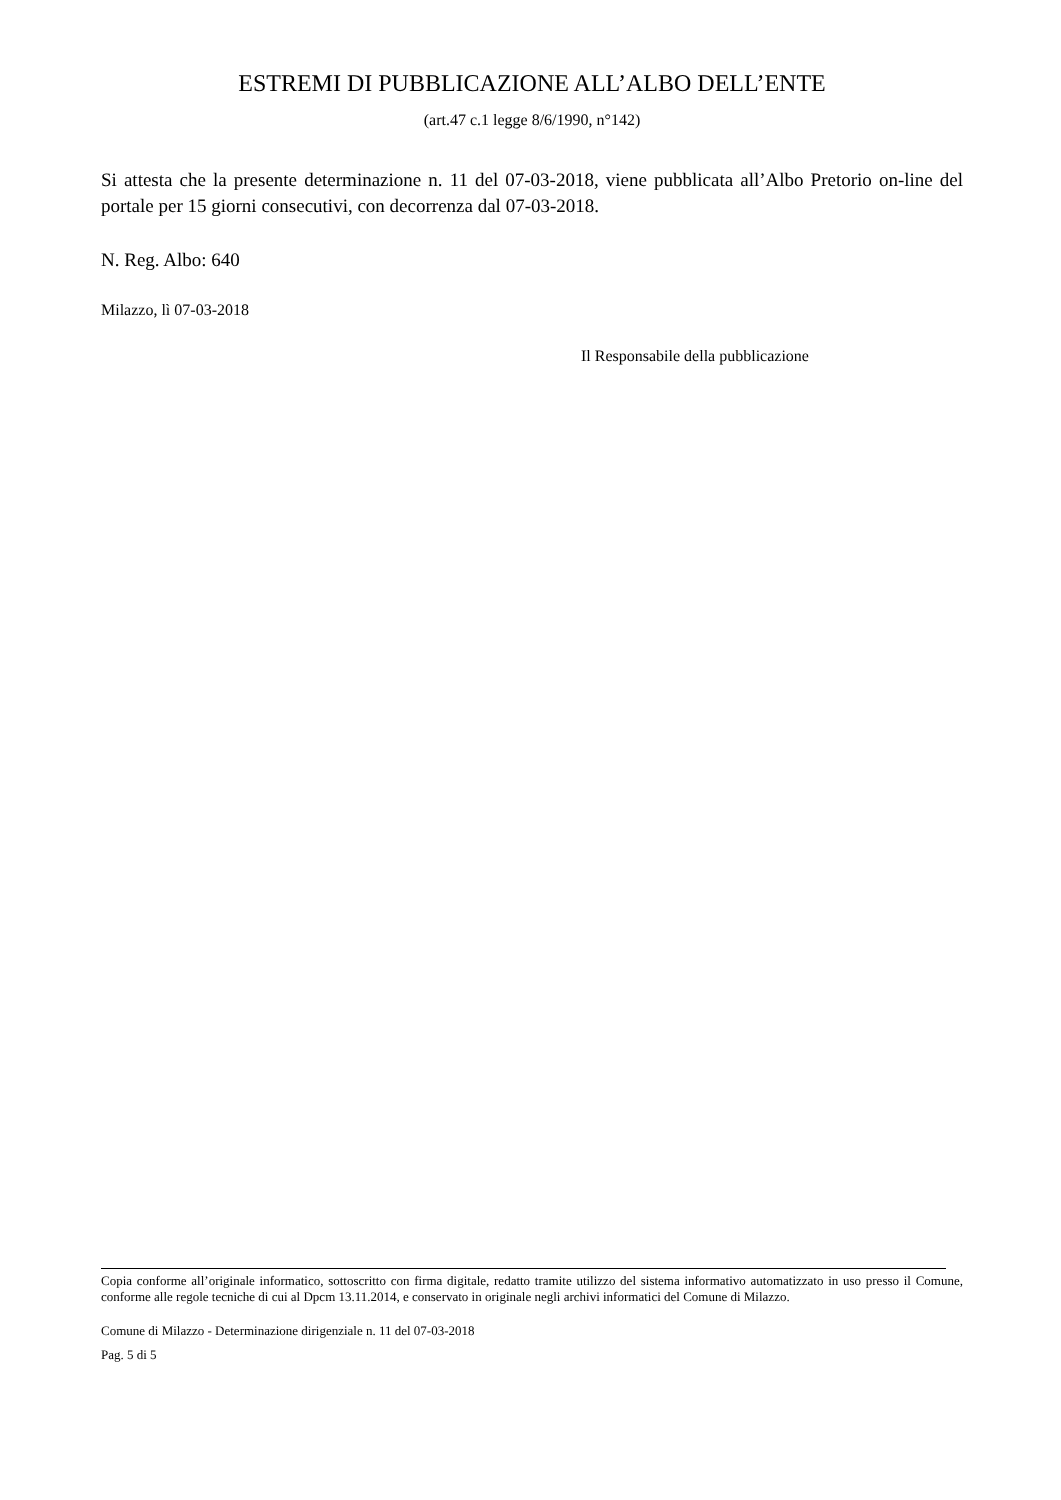ESTREMI DI PUBBLICAZIONE ALL’ALBO DELL’ENTE
(art.47 c.1 legge 8/6/1990, n°142)
Si attesta che la presente determinazione n. 11 del 07-03-2018, viene pubblicata all’Albo Pretorio on-line del portale per 15 giorni consecutivi, con decorrenza dal 07-03-2018.
N. Reg. Albo: 640
Milazzo, lì 07-03-2018
Il Responsabile della pubblicazione
Copia conforme all’originale informatico, sottoscritto con firma digitale, redatto tramite utilizzo del sistema informativo automatizzato in uso presso il Comune, conforme alle regole tecniche di cui al Dpcm 13.11.2014, e conservato in originale negli archivi informatici del Comune di Milazzo.
Comune di Milazzo - Determinazione dirigenziale n. 11 del 07-03-2018
Pag. 5 di 5